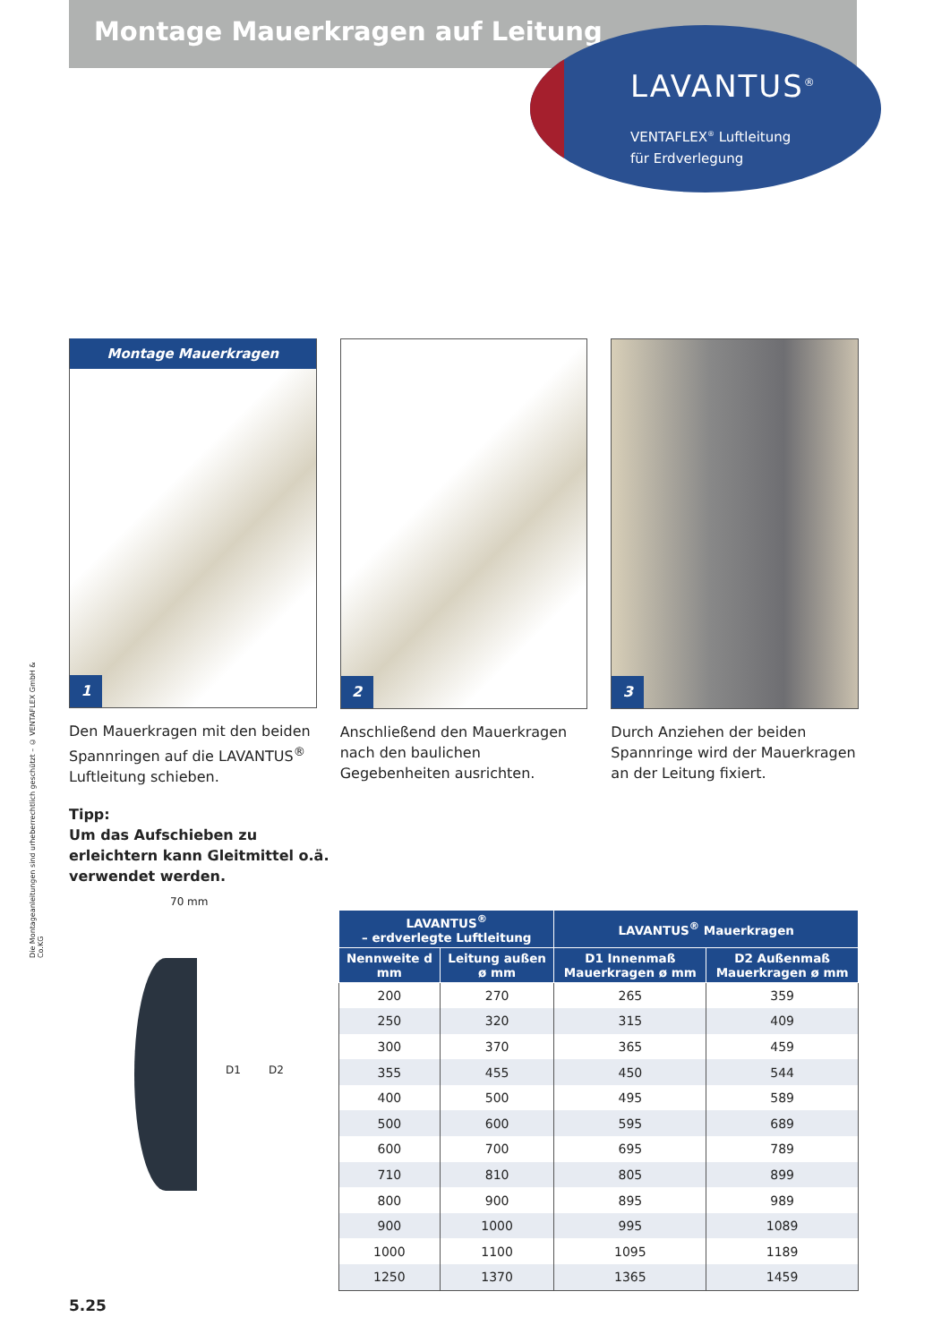Montage Mauerkragen auf Leitung
LAVANTUS<sup>®</sup>
VENTAFLEX<sup>®</sup> Luftleitung
für Erdverlegung
Die Montageanleitungen sind urheberrechtlich geschützt – © VENTAFLEX GmbH & Co.KG
Montage Mauerkragen
1
Den Mauerkragen mit den beiden Spannringen auf die LAVANTUS<sup>®</sup> Luftleitung schieben.
2
Anschließend den Mauerkragen nach den baulichen Gegebenheiten ausrichten.
3
Durch Anziehen der beiden Spann­ringe wird der Mauerkragen an der Leitung fixiert.
Tipp:
Um das Aufschieben zu erleichtern kann Gleitmittel o.ä. verwendet werden.
70 mm
D1 D2
| LAVANTUS<sup>®</sup> – erdverlegte Luftleitung | | LAVANTUS<sup>®</sup> Mauerkragen | |
| --- | --- | --- | --- |
| Nennweite d mm | Leitung außen ø mm | D1 Innenmaß Mauerkragen ø mm | D2 Außenmaß Mauerkragen ø mm |
| 200 | 270 | 265 | 359 |
| 250 | 320 | 315 | 409 |
| 300 | 370 | 365 | 459 |
| 355 | 455 | 450 | 544 |
| 400 | 500 | 495 | 589 |
| 500 | 600 | 595 | 689 |
| 600 | 700 | 695 | 789 |
| 710 | 810 | 805 | 899 |
| 800 | 900 | 895 | 989 |
| 900 | 1000 | 995 | 1089 |
| 1000 | 1100 | 1095 | 1189 |
| 1250 | 1370 | 1365 | 1459 |
5.25